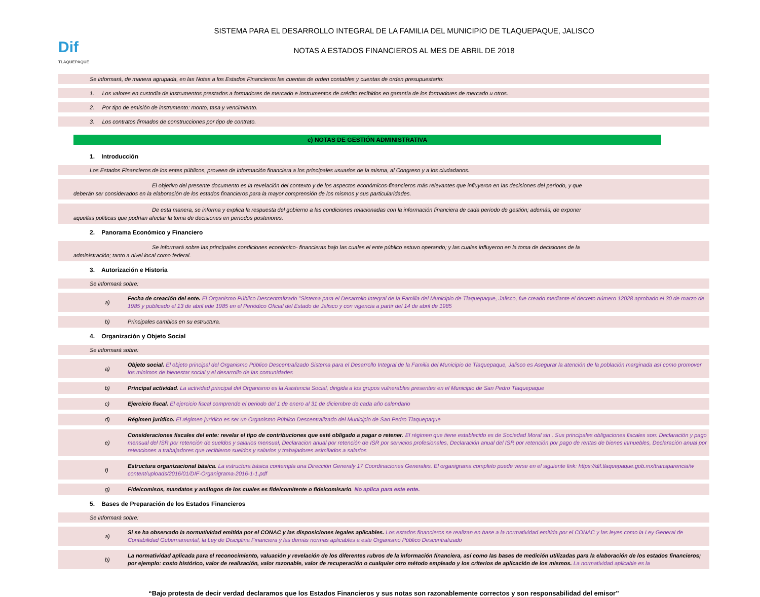Dif
TLAQUEPAQUE
SISTEMA PARA EL DESARROLLO INTEGRAL DE LA FAMILIA DEL MUNICIPIO DE TLAQUEPAQUE, JALISCO
NOTAS A ESTADOS FINANCIEROS AL MES DE ABRIL DE 2018
Se informará, de manera agrupada, en las Notas a los Estados Financieros las cuentas de orden contables y cuentas de orden presupuestario:
1. Los valores en custodia de instrumentos prestados a formadores de mercado e instrumentos de crédito recibidos en garantía de los formadores de mercado u otros.
2. Por tipo de emisión de instrumento: monto, tasa y vencimiento.
3. Los contratos firmados de construcciones por tipo de contrato.
c) NOTAS DE GESTIÓN ADMINISTRATIVA
1. Introducción
Los Estados Financieros de los entes públicos, proveen de información financiera a los principales usuarios de la misma, al Congreso y a los ciudadanos.
El objetivo del presente documento es la revelación del contexto y de los aspectos económicos-financieros más relevantes que influyeron en las decisiones del período, y que
deberán ser considerados en la elaboración de los estados financieros para la mayor comprensión de los mismos y sus particularidades.
De esta manera, se informa y explica la respuesta del gobierno a las condiciones relacionadas con la información financiera de cada período de gestión; además, de exponer
aquellas políticas que podrían afectar la toma de decisiones en períodos posteriores.
2. Panorama Económico y Financiero
Se informará sobre las principales condiciones económico- financieras bajo las cuales el ente público estuvo operando; y las cuales influyeron en la toma de decisiones de la
administración; tanto a nivel local como federal.
3. Autorización e Historia
Se informará sobre:
a) Fecha de creación del ente. El Organismo Público Descentralizado "Sistema para el Desarrollo Integral de la Familia del Municipio de Tlaquepaque, Jalisco, fue creado mediante el decreto número 12028 aprobado el 30 de marzo de 1985 y publicado el 13 de abril ede 1985 en el Periódico Oficial del Estado de Jalisco y con vigencia a partir del 14 de abril de 1985
b) Principales cambios en su estructura.
4. Organización y Objeto Social
Se informará sobre:
a) Objeto social. El objeto principal del Organismo Público Descentralizado Sistema para el Desarrollo Integral de la Familia del Municipio de Tlaquepaque, Jalisco es Asegurar la atención de la población marginada así como promover los mínimos de bienestar social y el desarrollo de las comunidades
b) Principal actividad. La actividad principal del Organismo es la Asistencia Social, dirigida a los grupos vulnerables presentes en el Municipio de San Pedro Tlaquepaque
c) Ejercicio fiscal. El ejercicio fiscal comprende el periodo del 1 de enero al 31 de diciembre de cada año calendario
d) Régimen jurídico. El régimen jurídico es ser un Organismo Público Descentralizado del Municipio de San Pedro Tlaquepaque
e) Consideraciones fiscales del ente: revelar el tipo de contribuciones que esté obligado a pagar o retener. El régimen que tiene establecido es de Sociedad Moral sin . Sus principales obligaciones fiscales son: Declaración y pago mensual del ISR por retención de sueldos y salarios mensual, Declaracion anual por retención de ISR por servicios profesionales, Declaración anual del ISR por retención por pago de rentas de bienes inmuebles, Declaración anual por retenciones a trabajadores que recibieron sueldos y salarios y trabajadores asimilados a salarios
f) Estructura organizacional básica. La estructura básica contempla una Dirección Generaly 17 Coordinaciones Generales. El organigrama completo puede verse en el siguiente link: https://dif.tlaquepaque.gob.mx/transparencia/w content/uploads/2016/01/DIF-Organigrama-2016-1-1.pdf
g) Fideicomisos, mandatos y análogos de los cuales es fideicomitente o fideicomisario. No aplica para este ente.
5. Bases de Preparación de los Estados Financieros
Se informará sobre:
a) Si se ha observado la normatividad emitida por el CONAC y las disposiciones legales aplicables. Los estados financieros se realizan en base a la normatividad emitida por el CONAC y las leyes como la Ley General de Contabilidad Gubernamental, la Ley de Disciplina Financiera y las demás normas aplicables a este Organismo Público Descentralizado
b) La normatividad aplicada para el reconocimiento, valuación y revelación de los diferentes rubros de la información financiera, así como las bases de medición utilizadas para la elaboración de los estados financieros; por ejemplo: costo histórico, valor de realización, valor razonable, valor de recuperación o cualquier otro método empleado y los criterios de aplicación de los mismos. La normatividad aplicable es la
“Bajo protesta de decir verdad declaramos que los Estados Financieros y sus notas son razonablemente correctos y son responsabilidad del emisor”